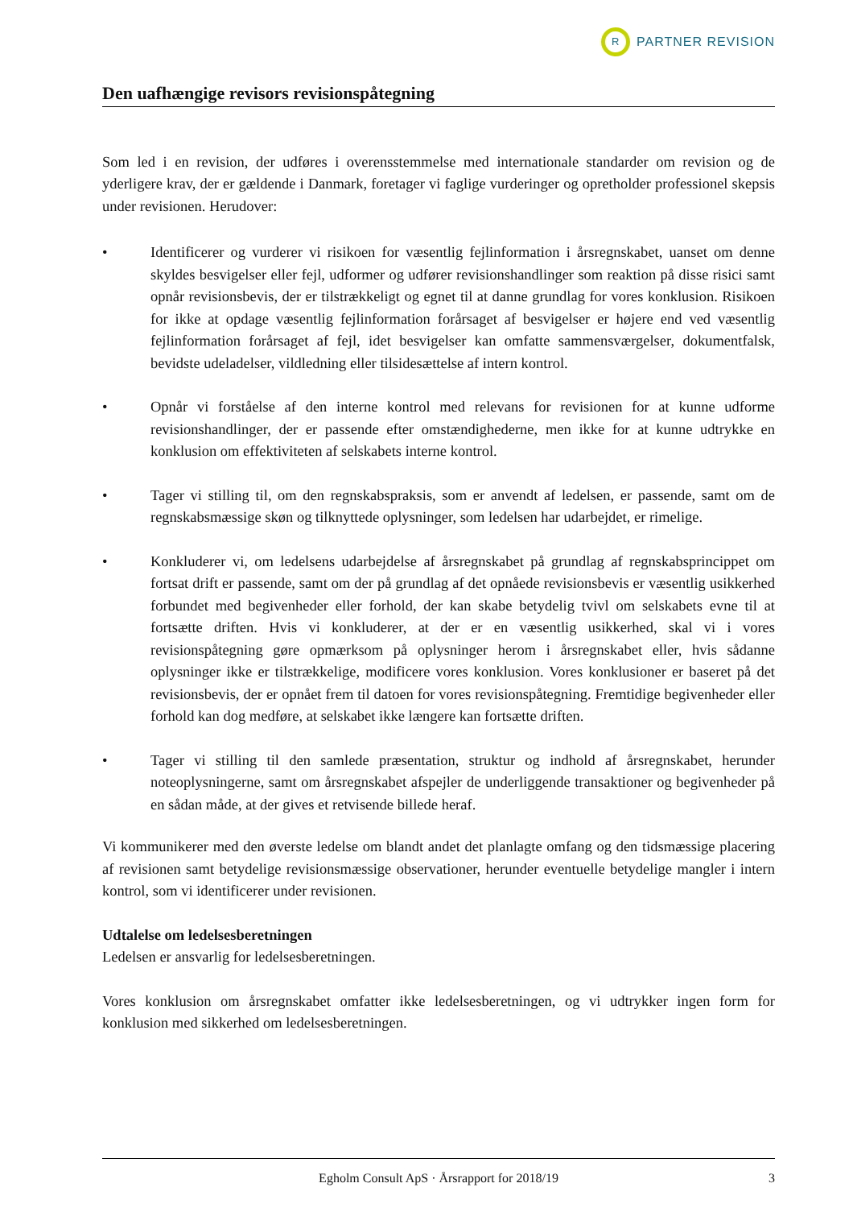R
PARTNER REVISION
Den uafhængige revisors revisionspåtegning
Som led i en revision, der udføres i overensstemmelse med internationale standarder om revision og de yderligere krav, der er gældende i Danmark, foretager vi faglige vurderinger og opretholder professionel skepsis under revisionen. Herudover:
• Identificerer og vurderer vi risikoen for væsentlig fejlinformation i årsregnskabet, uanset om denne skyldes besvigelser eller fejl, udformer og udfører revisionshandlinger som reaktion på disse risici samt opnår revisionsbevis, der er tilstrækkeligt og egnet til at danne grundlag for vores konklusion. Risikoen for ikke at opdage væsentlig fejlinformation forårsaget af besvigelser er højere end ved væsentlig fejlinformation forårsaget af fejl, idet besvigelser kan omfatte sammensværgelser, dokumentfalsk, bevidste udeladelser, vildledning eller tilsidesættelse af intern kontrol.
• Opnår vi forståelse af den interne kontrol med relevans for revisionen for at kunne udforme revisionshandlinger, der er passende efter omstændighederne, men ikke for at kunne udtrykke en konklusion om effektiviteten af selskabets interne kontrol.
• Tager vi stilling til, om den regnskabspraksis, som er anvendt af ledelsen, er passende, samt om de regnskabsmæssige skøn og tilknyttede oplysninger, som ledelsen har udarbejdet, er rimelige.
• Konkluderer vi, om ledelsens udarbejdelse af årsregnskabet på grundlag af regnskabsprincippet om fortsat drift er passende, samt om der på grundlag af det opnåede revisionsbevis er væsentlig usikkerhed forbundet med begivenheder eller forhold, der kan skabe betydelig tvivl om selskabets evne til at fortsætte driften. Hvis vi konkluderer, at der er en væsentlig usikkerhed, skal vi i vores revisionspåtegning gøre opmærksom på oplysninger herom i årsregnskabet eller, hvis sådanne oplysninger ikke er tilstrækkelige, modificere vores konklusion. Vores konklusioner er baseret på det revisionsbevis, der er opnået frem til datoen for vores revisionspåtegning. Fremtidige begivenheder eller forhold kan dog medføre, at selskabet ikke længere kan fortsætte driften.
• Tager vi stilling til den samlede præsentation, struktur og indhold af årsregnskabet, herunder noteoplysningerne, samt om årsregnskabet afspejler de underliggende transaktioner og begivenheder på en sådan måde, at der gives et retvisende billede heraf.
Vi kommunikerer med den øverste ledelse om blandt andet det planlagte omfang og den tidsmæssige placering af revisionen samt betydelige revisionsmæssige observationer, herunder eventuelle betydelige mangler i intern kontrol, som vi identificerer under revisionen.
Udtalelse om ledelsesberetningen
Ledelsen er ansvarlig for ledelsesberetningen.
Vores konklusion om årsregnskabet omfatter ikke ledelsesberetningen, og vi udtrykker ingen form for konklusion med sikkerhed om ledelsesberetningen.
Egholm Consult ApS · Årsrapport for 2018/19 3